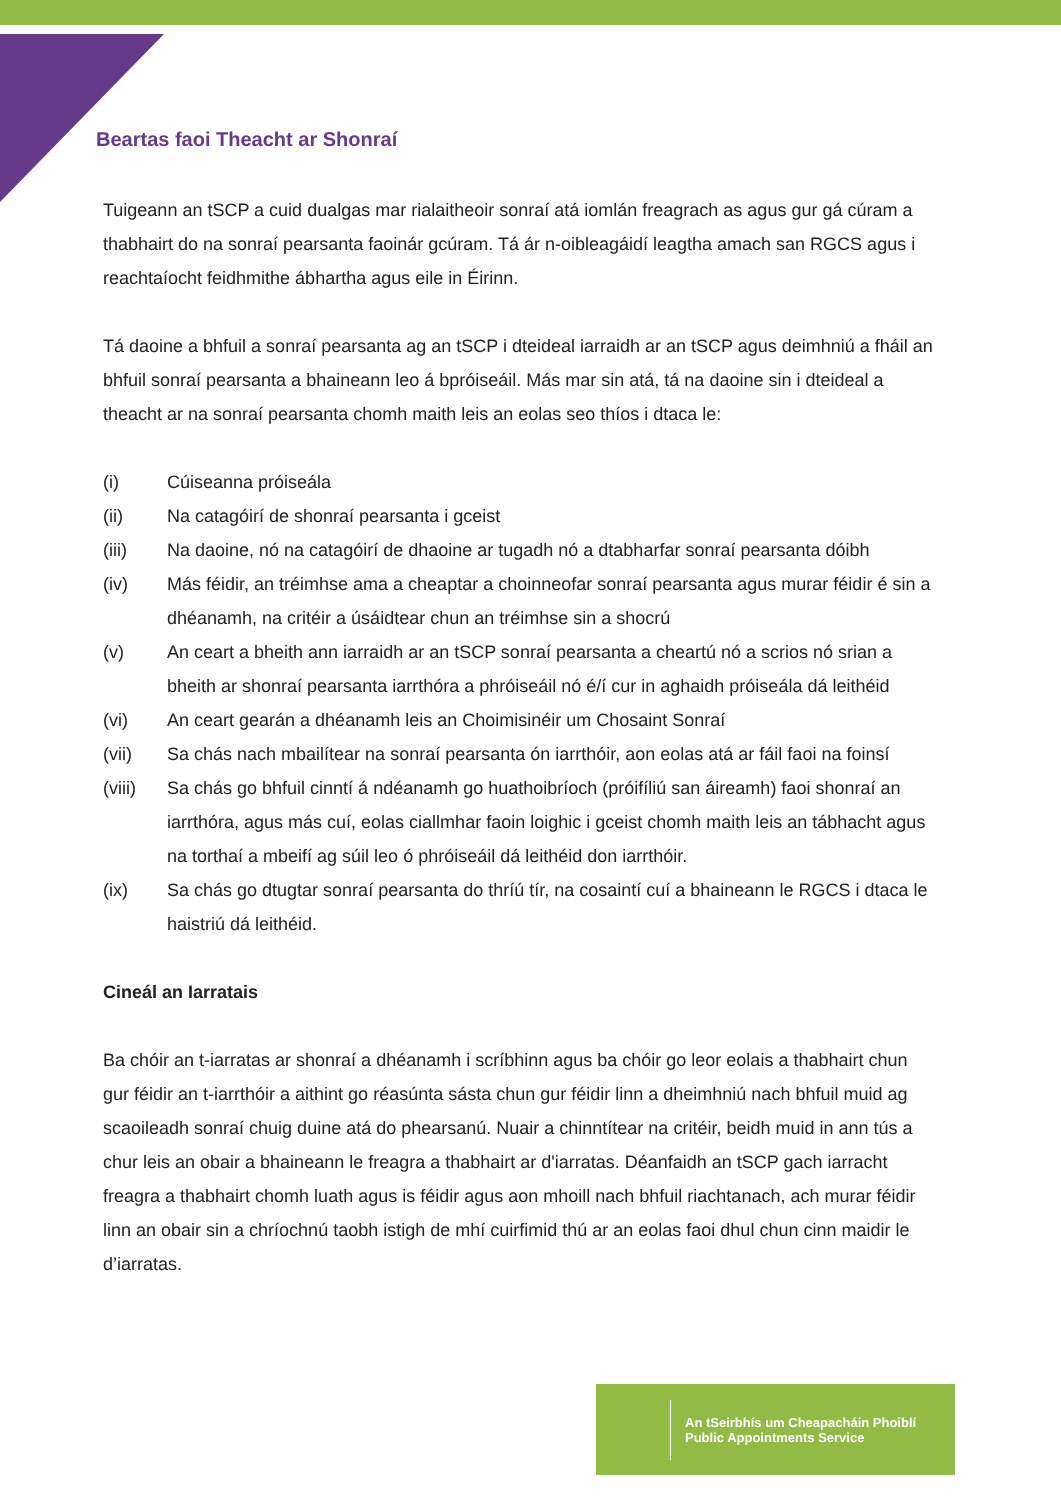Beartas faoi Theacht ar Shonraí
Tuigeann an tSCP a cuid dualgas mar rialaitheoir sonraí atá iomlán freagrach as agus gur gá cúram a thabhairt do na sonraí pearsanta faoinár gcúram. Tá ár n-oibleagáidí leagtha amach san RGCS agus i reachtaíocht feidhmithe ábhartha agus eile in Éirinn.
Tá daoine a bhfuil a sonraí pearsanta ag an tSCP i dteideal iarraidh ar an tSCP agus deimhniú a fháil an bhfuil sonraí pearsanta a bhaineann leo á bpróiseáil. Más mar sin atá, tá na daoine sin i dteideal a theacht ar na sonraí pearsanta chomh maith leis an eolas seo thíos i dtaca le:
(i) Cúiseanna próiseála
(ii) Na catagóirí de shonraí pearsanta i gceist
(iii) Na daoine, nó na catagóirí de dhaoine ar tugadh nó a dtabharfar sonraí pearsanta dóibh
(iv) Más féidir, an tréimhse ama a cheaptar a choinneofar sonraí pearsanta agus murar féidir é sin a dhéanamh, na critéir a úsáidtear chun an tréimhse sin a shocrú
(v) An ceart a bheith ann iarraidh ar an tSCP sonraí pearsanta a cheartú nó a scrios nó srian a bheith ar shonraí pearsanta iarrthóra a phróiseáil nó é/í cur in aghaidh próiseála dá leithéid
(vi) An ceart gearán a dhéanamh leis an Choimisinéir um Chosaint Sonraí
(vii) Sa chás nach mbailítear na sonraí pearsanta ón iarrthóir, aon eolas atá ar fáil faoi na foinsí
(viii) Sa chás go bhfuil cinntí á ndéanamh go huathoibríoch (próifíliú san áireamh) faoi shonraí an iarrthóra, agus más cuí, eolas ciallmhar faoin loighic i gceist chomh maith leis an tábhacht agus na torthaí a mbeifí ag súil leo ó phróiseáil dá leithéid don iarrthóir.
(ix) Sa chás go dtugtar sonraí pearsanta do thríú tír, na cosaintí cuí a bhaineann le RGCS i dtaca le haistriú dá leithéid.
Cineál an Iarratais
Ba chóir an t-iarratas ar shonraí a dhéanamh i scríbhinn agus ba chóir go leor eolais a thabhairt chun gur féidir an t-iarrthóir a aithint go réasúnta sásta chun gur féidir linn a dheimhniú nach bhfuil muid ag scaoileadh sonraí chuig duine atá do phearsanú. Nuair a chinntítear na critéir, beidh muid in ann tús a chur leis an obair a bhaineann le freagra a thabhairt ar d'iarratas. Déanfaidh an tSCP gach iarracht freagra a thabhairt chomh luath agus is féidir agus aon mhoill nach bhfuil riachtanach, ach murar féidir linn an obair sin a chríochnú taobh istigh de mhí cuirfimid thú ar an eolas faoi dhul chun cinn maidir le d’iarratas.
An tSeirbhís um Cheapacháin Phoiblí
Public Appointments Service